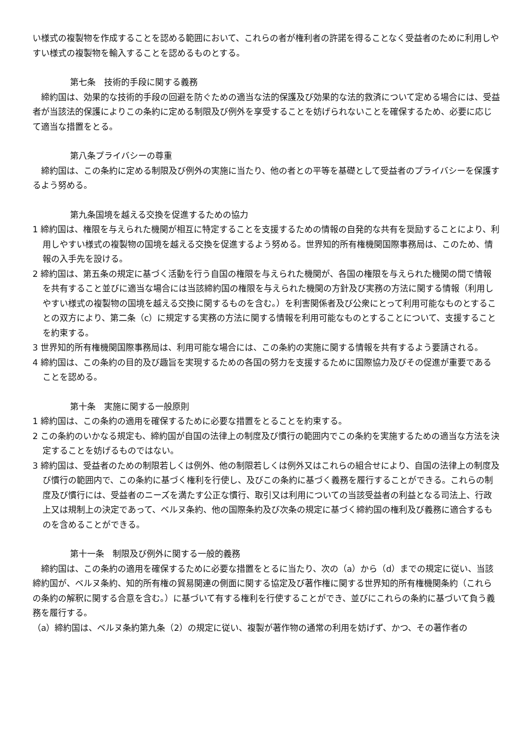い様式の複製物を作成することを認める範囲において、これらの者が権利者の許諾を得ることなく受益者のために利用しやすい様式の複製物を輸入することを認めるものとする。
第七条　技術的手段に関する義務
締約国は、効果的な技術的手段の回避を防ぐための適当な法的保護及び効果的な法的救済について定める場合には、受益者が当該法的保護によりこの条約に定める制限及び例外を享受することを妨げられないことを確保するため、必要に応じて適当な措置をとる。
第八条プライバシーの尊重
締約国は、この条約に定める制限及び例外の実施に当たり、他の者との平等を基礎として受益者のプライバシーを保護するよう努める。
第九条国境を越える交換を促進するための協力
1 締約国は、権限を与えられた機関が相互に特定することを支援するための情報の自発的な共有を奨励することにより、利用しやすい様式の複製物の国境を越える交換を促進するよう努める。世界知的所有権機関国際事務局は、このため、情報の入手先を設ける。
2 締約国は、第五条の規定に基づく活動を行う自国の権限を与えられた機関が、各国の権限を与えられた機関の間で情報を共有すること並びに適当な場合には当該締約国の権限を与えられた機関の方針及び実務の方法に関する情報（利用しやすい様式の複製物の国境を越える交換に関するものを含む。）を利害関係者及び公衆にとって利用可能なものとすることの双方により、第二条（c）に規定する実務の方法に関する情報を利用可能なものとすることについて、支援することを約束する。
3 世界知的所有権機関国際事務局は、利用可能な場合には、この条約の実施に関する情報を共有するよう要請される。
4 締約国は、この条約の目的及び趣旨を実現するための各国の努力を支援するために国際協力及びその促進が重要であることを認める。
第十条　実施に関する一般原則
1 締約国は、この条約の適用を確保するために必要な措置をとることを約束する。
2 この条約のいかなる規定も、締約国が自国の法律上の制度及び慣行の範囲内でこの条約を実施するための適当な方法を決定することを妨げるものではない。
3 締約国は、受益者のための制限若しくは例外、他の制限若しくは例外又はこれらの組合せにより、自国の法律上の制度及び慣行の範囲内で、この条約に基づく権利を行使し、及びこの条約に基づく義務を履行することができる。これらの制度及び慣行には、受益者のニーズを満たす公正な慣行、取引又は利用についての当該受益者の利益となる司法上、行政上又は規制上の決定であって、ベルヌ条約、他の国際条約及び次条の規定に基づく締約国の権利及び義務に適合するものを含めることができる。
第十一条　制限及び例外に関する一般的義務
締約国は、この条約の適用を確保するために必要な措置をとるに当たり、次の（a）から（d）までの規定に従い、当該締約国が、ベルヌ条約、知的所有権の貿易関連の側面に関する協定及び著作権に関する世界知的所有権機関条約（これらの条約の解釈に関する合意を含む。）に基づいて有する権利を行使することができ、並びにこれらの条約に基づいて負う義務を履行する。
（a）締約国は、ベルヌ条約第九条（2）の規定に従い、複製が著作物の通常の利用を妨げず、かつ、その著作者の